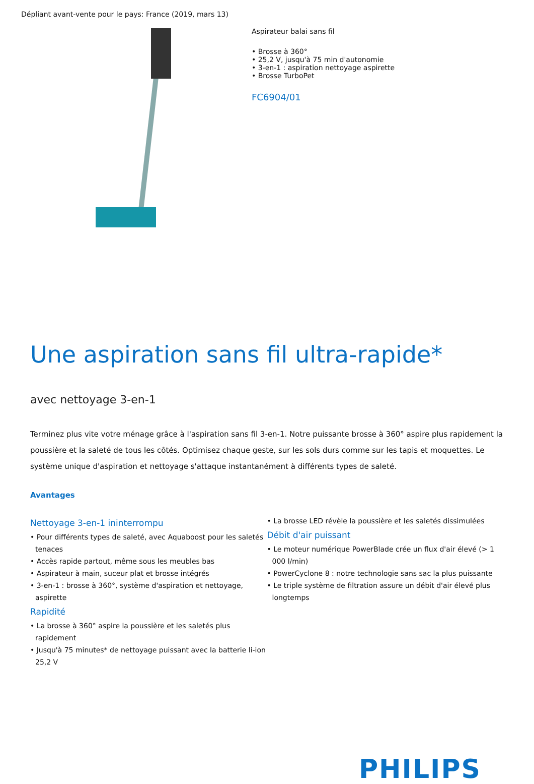Dépliant avant-vente pour le pays: France (2019, mars 13)
Aspirateur balai sans fil
• Brosse à 360°
• 25,2 V, jusqu'à 75 min d'autonomie
• 3-en-1 : aspiration nettoyage aspirette
• Brosse TurboPet
FC6904/01
Une aspiration sans fil ultra-rapide*
avec nettoyage 3-en-1
Terminez plus vite votre ménage grâce à l'aspiration sans fil 3-en-1. Notre puissante brosse à 360° aspire plus rapidement la poussière et la saleté de tous les côtés. Optimisez chaque geste, sur les sols durs comme sur les tapis et moquettes. Le système unique d'aspiration et nettoyage s'attaque instantanément à différents types de saleté.
Avantages
Nettoyage 3-en-1 ininterrompu
• Pour différents types de saleté, avec Aquaboost pour les saletés tenaces
• Accès rapide partout, même sous les meubles bas
• Aspirateur à main, suceur plat et brosse intégrés
• 3-en-1 : brosse à 360°, système d'aspiration et nettoyage, aspirette
Rapidité
• La brosse à 360° aspire la poussière et les saletés plus rapidement
• Jusqu'à 75 minutes* de nettoyage puissant avec la batterie li-ion 25,2 V
• La brosse LED révèle la poussière et les saletés dissimulées
Débit d'air puissant
• Le moteur numérique PowerBlade crée un flux d'air élevé (> 1 000 l/min)
• PowerCyclone 8 : notre technologie sans sac la plus puissante
• Le triple système de filtration assure un débit d'air élevé plus longtemps
PHILIPS